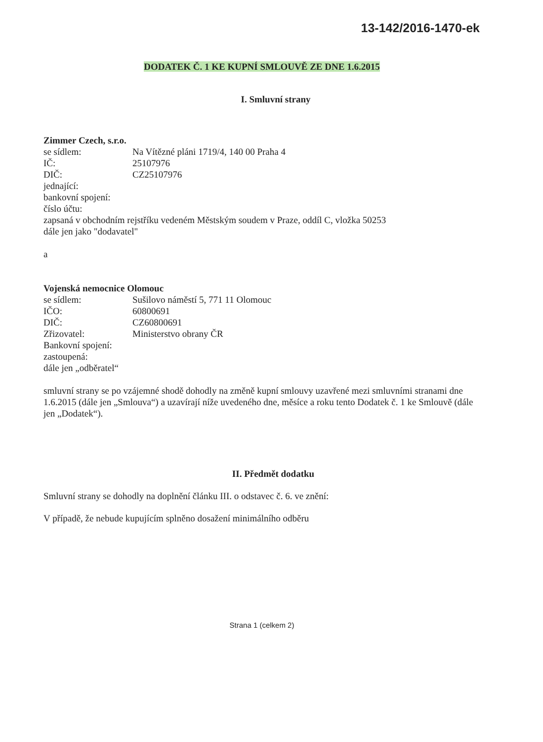13-142/2016-1470-ek
DODATEK Č. 1 KE KUPNÍ SMLOUVĚ ZE DNE 1.6.2015
I. Smluvní strany
Zimmer Czech, s.r.o.
se sídlem: Na Vítězné pláni 1719/4, 140 00 Praha 4
IČ: 25107976
DIČ: CZ25107976
jednající:
bankovní spojení:
číslo účtu:
zapsaná v obchodním rejstříku vedeném Městským soudem v Praze, oddíl C, vložka 50253
dále jen jako "dodavatel"
a
Vojenská nemocnice Olomouc
se sídlem: Sušilovo náměstí 5, 771 11 Olomouc
IČO: 60800691
DIČ: CZ60800691
Zřizovatel: Ministerstvo obrany ČR
Bankovní spojení:
zastoupená:
dále jen „odběratel“
smluvní strany se po vzájemné shodě dohodly na změně kupní smlouvy uzavřené mezi smluvními stranami dne 1.6.2015 (dále jen „Smlouva“) a uzavírají níže uvedeného dne, měsíce a roku tento Dodatek č. 1 ke Smlouvě (dále jen „Dodatek“).
II. Předmět dodatku
Smluvní strany se dohodly na doplnění článku III. o odstavec č. 6. ve znění:
V případě, že nebude kupujícím splněno dosažení minimálního odběru
Strana 1 (celkem 2)